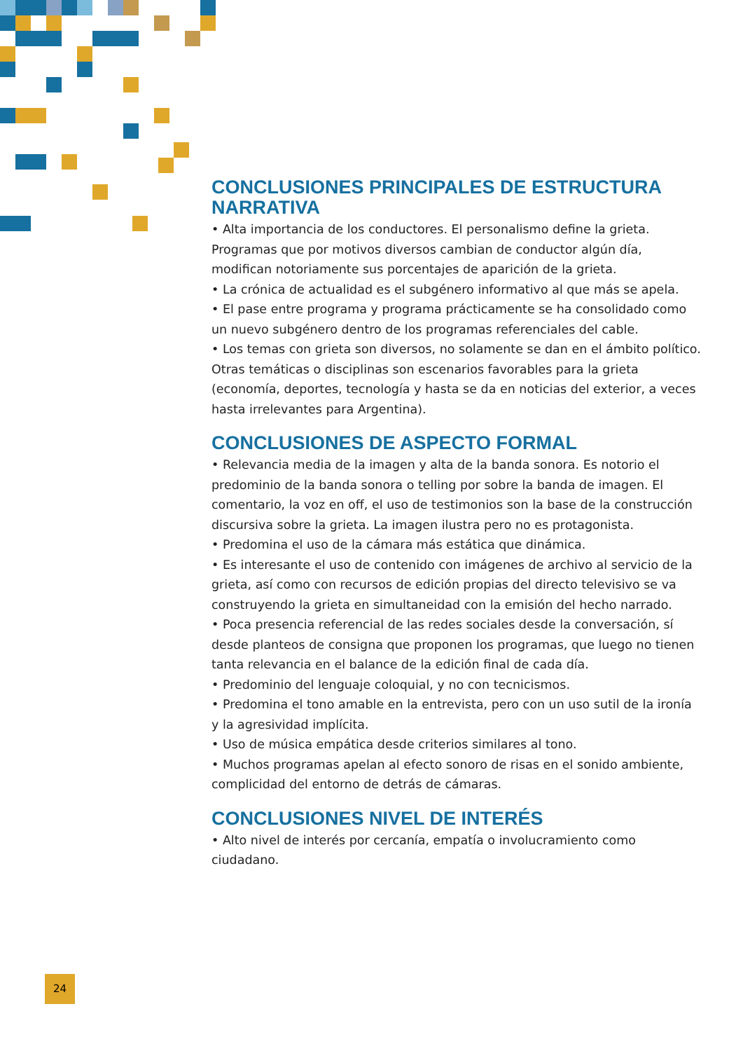CONCLUSIONES PRINCIPALES DE ESTRUCTURA NARRATIVA
• Alta importancia de los conductores. El personalismo define la grieta. Programas que por motivos diversos cambian de conductor algún día, modifican notoriamente sus porcentajes de aparición de la grieta.
• La crónica de actualidad es el subgénero informativo al que más se apela.
• El pase entre programa y programa prácticamente se ha consolidado como un nuevo subgénero dentro de los programas referenciales del cable.
• Los temas con grieta son diversos, no solamente se dan en el ámbito político. Otras temáticas o disciplinas son escenarios favorables para la grieta (economía, deportes, tecnología y hasta se da en noticias del exterior, a veces hasta irrelevantes para Argentina).
CONCLUSIONES DE ASPECTO FORMAL
• Relevancia media de la imagen y alta de la banda sonora. Es notorio el predominio de la banda sonora o telling por sobre la banda de imagen. El comentario, la voz en off, el uso de testimonios son la base de la construcción discursiva sobre la grieta. La imagen ilustra pero no es protagonista.
• Predomina el uso de la cámara más estática que dinámica.
• Es interesante el uso de contenido con imágenes de archivo al servicio de la grieta, así como con recursos de edición propias del directo televisivo se va construyendo la grieta en simultaneidad con la emisión del hecho narrado.
• Poca presencia referencial de las redes sociales desde la conversación, sí desde planteos de consigna que proponen los programas, que luego no tienen tanta relevancia en el balance de la edición final de cada día.
• Predominio del lenguaje coloquial, y no con tecnicismos.
• Predomina el tono amable en la entrevista, pero con un uso sutil de la ironía y la agresividad implícita.
• Uso de música empática desde criterios similares al tono.
• Muchos programas apelan al efecto sonoro de risas en el sonido ambiente, complicidad del entorno de detrás de cámaras.
CONCLUSIONES NIVEL DE INTERÉS
• Alto nivel de interés por cercanía, empatía o involucramiento como ciudadano.
24